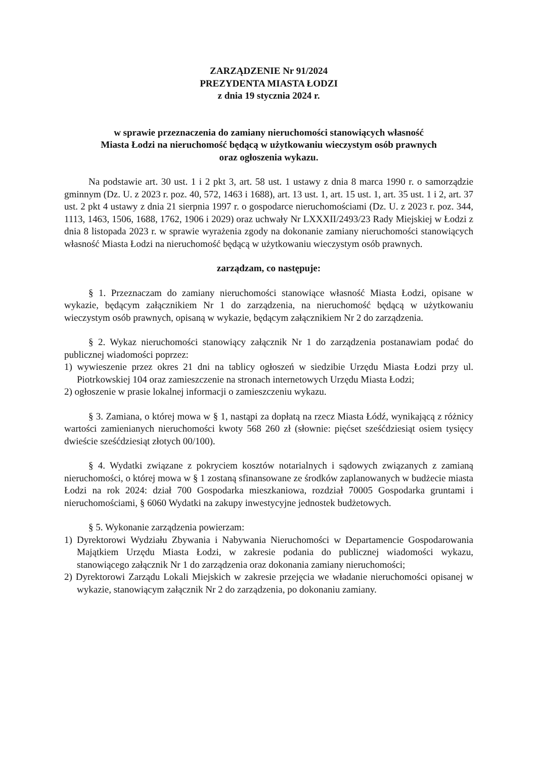ZARZĄDZENIE Nr 91/2024
PREZYDENTA MIASTA ŁODZI
z dnia 19 stycznia 2024 r.
w sprawie przeznaczenia do zamiany nieruchomości stanowiących własność
Miasta Łodzi na nieruchomość będącą w użytkowaniu wieczystym osób prawnych
oraz ogłoszenia wykazu.
Na podstawie art. 30 ust. 1 i 2 pkt 3, art. 58 ust. 1 ustawy z dnia 8 marca 1990 r. o samorządzie gminnym (Dz. U. z 2023 r. poz. 40, 572, 1463 i 1688), art. 13 ust. 1, art. 15 ust. 1, art. 35 ust. 1 i 2, art. 37 ust. 2 pkt 4 ustawy z dnia 21 sierpnia 1997 r. o gospodarce nieruchomościami (Dz. U. z 2023 r. poz. 344, 1113, 1463, 1506, 1688, 1762, 1906 i 2029) oraz uchwały Nr LXXXII/2493/23 Rady Miejskiej w Łodzi z dnia 8 listopada 2023 r. w sprawie wyrażenia zgody na dokonanie zamiany nieruchomości stanowiących własność Miasta Łodzi na nieruchomość będącą w użytkowaniu wieczystym osób prawnych.
zarządzam, co następuje:
§ 1. Przeznaczam do zamiany nieruchomości stanowiące własność Miasta Łodzi, opisane w wykazie, będącym załącznikiem Nr 1 do zarządzenia, na nieruchomość będącą w użytkowaniu wieczystym osób prawnych, opisaną w wykazie, będącym załącznikiem Nr 2 do zarządzenia.
§ 2. Wykaz nieruchomości stanowiący załącznik Nr 1 do zarządzenia postanawiam podać do publicznej wiadomości poprzez:
1) wywieszenie przez okres 21 dni na tablicy ogłoszeń w siedzibie Urzędu Miasta Łodzi przy ul. Piotrkowskiej 104 oraz zamieszczenie na stronach internetowych Urzędu Miasta Łodzi;
2) ogłoszenie w prasie lokalnej informacji o zamieszczeniu wykazu.
§ 3. Zamiana, o której mowa w § 1, nastąpi za dopłatą na rzecz Miasta Łódź, wynikającą z różnicy wartości zamienianych nieruchomości kwoty 568 260 zł (słownie: pięćset sześćdziesiąt osiem tysięcy dwieście sześćdziesiąt złotych 00/100).
§ 4. Wydatki związane z pokryciem kosztów notarialnych i sądowych związanych z zamianą nieruchomości, o której mowa w § 1 zostaną sfinansowane ze środków zaplanowanych w budżecie miasta Łodzi na rok 2024: dział 700 Gospodarka mieszkaniowa, rozdział 70005 Gospodarka gruntami i nieruchomościami, § 6060 Wydatki na zakupy inwestycyjne jednostek budżetowych.
§ 5. Wykonanie zarządzenia powierzam:
1) Dyrektorowi Wydziału Zbywania i Nabywania Nieruchomości w Departamencie Gospodarowania Majątkiem Urzędu Miasta Łodzi, w zakresie podania do publicznej wiadomości wykazu, stanowiącego załącznik Nr 1 do zarządzenia oraz dokonania zamiany nieruchomości;
2) Dyrektorowi Zarządu Lokali Miejskich w zakresie przejęcia we władanie nieruchomości opisanej w wykazie, stanowiącym załącznik Nr 2 do zarządzenia, po dokonaniu zamiany.